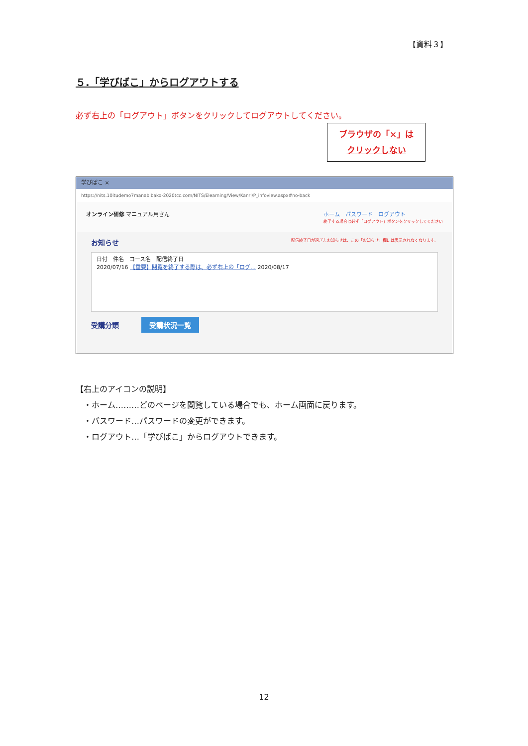【資料３】
５.「学びばこ」からログアウトする
必ず右上の「ログアウト」ボタンをクリックしてログアウトしてください。
ブラウザの「×」は
クリックしない
学びばこ ×
https://nits.10itudemo7manabibako-2020tcc.com/NITS/Elearning/View/Kanri/P_infoview.aspx#no-back
オンライン研修 マニュアル用さん ホーム　パスワード　ログアウト
終了する場合は必ず「ログアウト」ボタンをクリックしてください
お知らせ 配信終了日が過ぎたお知らせは、この「お知らせ」欄には表示されなくなります。
日付　件名　コース名　配信終了日
2020/07/16 【重要】閲覧を終了する際は、必ず右上の「ログ… 2020/08/17
受講分類 受講状況一覧
【右上のアイコンの説明】
　・ホーム………どのページを閲覧している場合でも、ホーム画面に戻ります。
　・パスワード…パスワードの変更ができます。
　・ログアウト…「学びばこ」からログアウトできます。
12